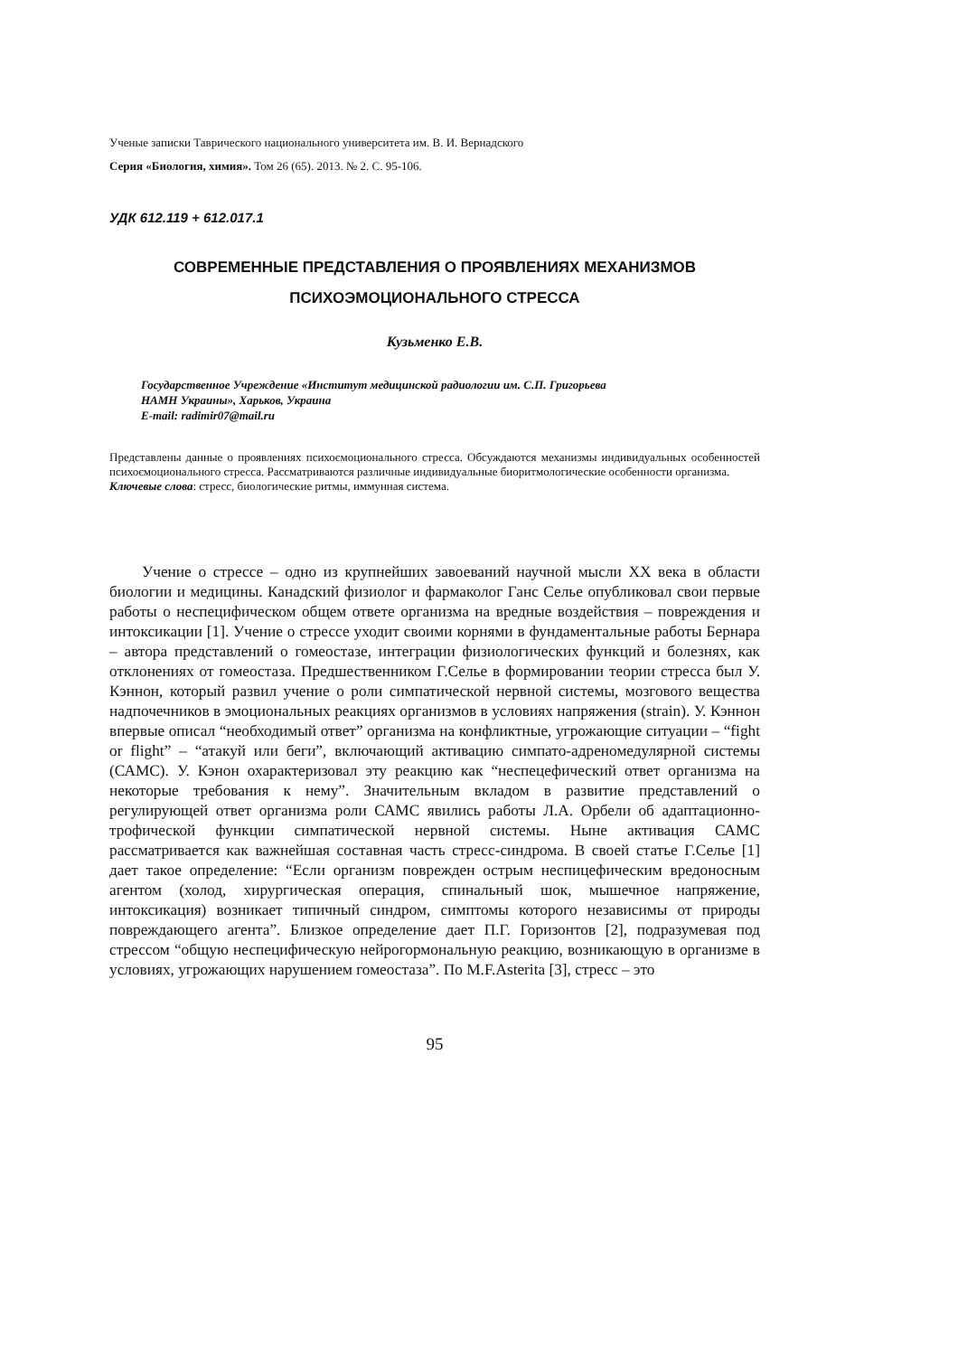Ученые записки Таврического национального университета им. В. И. Вернадского
Серия «Биология, химия». Том 26 (65). 2013. № 2. С. 95-106.
УДК 612.119 + 612.017.1
СОВРЕМЕННЫЕ ПРЕДСТАВЛЕНИЯ О ПРОЯВЛЕНИЯХ МЕХАНИЗМОВ
ПСИХОЭМОЦИОНАЛЬНОГО СТРЕССА
Кузьменко Е.В.
Государственное Учреждение «Институт медицинской радиологии им. С.П. Григорьева
НАМН Украины», Харьков, Украина
E-mail: radimir07@mail.ru
Представлены данные о проявлениях психоємоционального стресса. Обсуждаются механизмы индивидуальных особенностей психоємоционального стресса. Рассматриваются различные индивидуальные биоритмологические особенности организма.
Ключевые слова: стресс, биологические ритмы, иммунная система.
Учение о стрессе – одно из крупнейших завоеваний научной мысли XX века в области биологии и медицины. Канадский физиолог и фармаколог Ганс Селье опубликовал свои первые работы о неспецифическом общем ответе организма на вредные воздействия – повреждения и интоксикации [1]. Учение о стрессе уходит своими корнями в фундаментальные работы Бернара – автора представлений о гомеостазе, интеграции физиологических функций и болезнях, как отклонениях от гомеостаза. Предшественником Г.Селье в формировании теории стресса был У. Кэннон, который развил учение о роли симпатической нервной системы, мозгового вещества надпочечников в эмоциональных реакциях организмов в условиях напряжения (strain). У. Кэннон впервые описал “необходимый ответ” организма на конфликтные, угрожающие ситуации – “fight or flight” – “атакуй или беги”, включающий активацию симпато-адреномедулярной системы (САМС). У. Кэнон охарактеризовал эту реакцию как “неспецефический ответ организма на некоторые требования к нему”. Значительным вкладом в развитие представлений о регулирующей ответ организма роли САМС явились работы Л.А. Орбели об адаптационно-трофической функции симпатической нервной системы. Ныне активация САМС рассматривается как важнейшая составная часть стресс-синдрома. В своей статье Г.Селье [1] дает такое определение: “Если организм поврежден острым неспицефическим вредоносным агентом (холод, хирургическая операция, спинальный шок, мышечное напряжение, интоксикация) возникает типичный синдром, симптомы которого независимы от природы повреждающего агента”. Близкое определение дает П.Г. Горизонтов [2], подразумевая под стрессом “общую неспецифическую нейрогормональную реакцию, возникающую в организме в условиях, угрожающих нарушением гомеостаза”. По M.F.Asterita [3], стресс – это
95